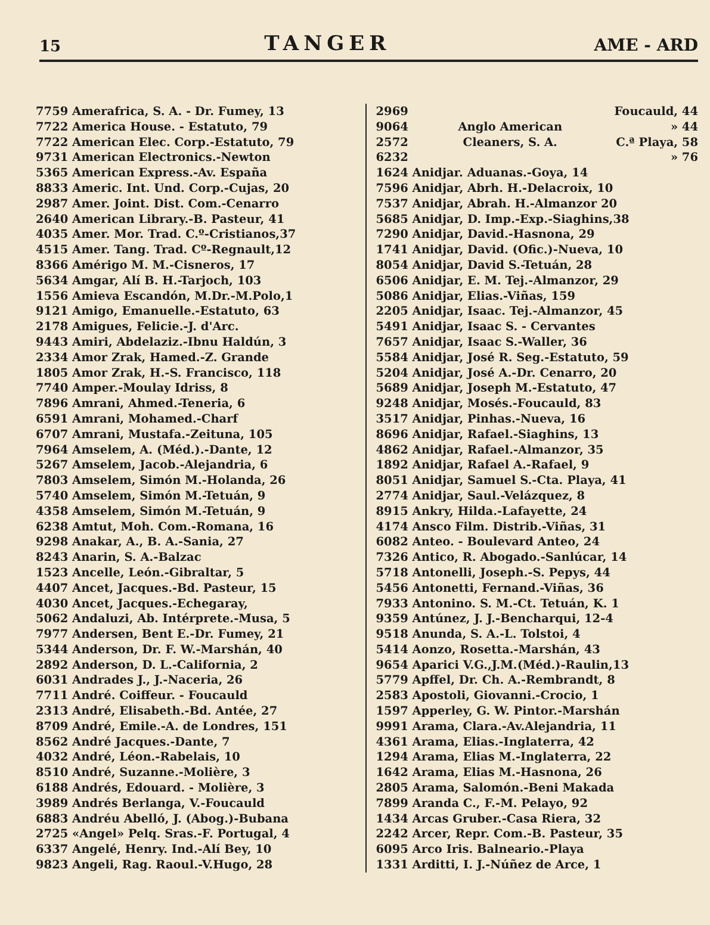15 TANGER AME - ARD
7759 Amerafrica, S. A. - Dr. Fumey, 13
7722 America House. - Estatuto, 79
7722 American Elec. Corp.-Estatuto, 79
9731 American Electronics.-Newton
5365 American Express.-Av. España
8833 Americ. Int. Und. Corp.-Cujas, 20
2987 Amer. Joint. Dist. Com.-Cenarro
2640 American Library.-B. Pasteur, 41
4035 Amer. Mor. Trad. C.º-Cristianos,37
4515 Amer. Tang. Trad. Cº-Regnault,12
8366 Amérigo M. M.-Cisneros, 17
5634 Amgar, Alí B. H.-Tarjoch, 103
1556 Amieva Escandón, M.Dr.-M.Polo,1
9121 Amigo, Emanuelle.-Estatuto, 63
2178 Amigues, Felicie.-J. d'Arc.
9443 Amiri, Abdelaziz.-Ibnu Haldún, 3
2334 Amor Zrak, Hamed.-Z. Grande
1805 Amor Zrak, H.-S. Francisco, 118
7740 Amper.-Moulay Idriss, 8
7896 Amrani, Ahmed.-Teneria, 6
6591 Amrani, Mohamed.-Charf
6707 Amrani, Mustafa.-Zeituna, 105
7964 Amselem, A. (Méd.).-Dante, 12
5267 Amselem, Jacob.-Alejandria, 6
7803 Amselem, Simón M.-Holanda, 26
5740 Amselem, Simón M.-Tetuán, 9
4358 Amselem, Simón M.-Tetuán, 9
6238 Amtut, Moh. Com.-Romana, 16
9298 Anakar, A., B. A.-Sania, 27
8243 Anarin, S. A.-Balzac
1523 Ancelle, León.-Gibraltar, 5
4407 Ancet, Jacques.-Bd. Pasteur, 15
4030 Ancet, Jacques.-Echegaray,
5062 Andaluzi, Ab. Intérprete.-Musa, 5
7977 Andersen, Bent E.-Dr. Fumey, 21
5344 Anderson, Dr. F. W.-Marshán, 40
2892 Anderson, D. L.-California, 2
6031 Andrades J., J.-Naceria, 26
7711 André. Coiffeur. - Foucauld
2313 André, Elisabeth.-Bd. Antée, 27
8709 André, Emile.-A. de Londres, 151
8562 André Jacques.-Dante, 7
4032 André, Léon.-Rabelais, 10
8510 André, Suzanne.-Molière, 3
6188 Andrés, Edouard. - Molière, 3
3989 Andrés Berlanga, V.-Foucauld
6883 Andréu Abelló, J. (Abog.)-Bubana
2725 «Angel» Pelq. Sras.-F. Portugal, 4
6337 Angelé, Henry. Ind.-Alí Bey, 10
9823 Angeli, Rag. Raoul.-V.Hugo, 28
2969
9064
2572
6232
Anglo American
Cleaners, S. A.
Foucauld, 44
» 44
C.ª Playa, 58
» 76
1624 Anidjar. Aduanas.-Goya, 14
7596 Anidjar, Abrh. H.-Delacroix, 10
7537 Anidjar, Abrah. H.-Almanzor 20
5685 Anidjar, D. Imp.-Exp.-Siaghins,38
7290 Anidjar, David.-Hasnona, 29
1741 Anidjar, David. (Ofic.)-Nueva, 10
8054 Anidjar, David S.-Tetuán, 28
6506 Anidjar, E. M. Tej.-Almanzor, 29
5086 Anidjar, Elias.-Viñas, 159
2205 Anidjar, Isaac. Tej.-Almanzor, 45
5491 Anidjar, Isaac S. - Cervantes
7657 Anidjar, Isaac S.-Waller, 36
5584 Anidjar, José R. Seg.-Estatuto, 59
5204 Anidjar, José A.-Dr. Cenarro, 20
5689 Anidjar, Joseph M.-Estatuto, 47
9248 Anidjar, Mosés.-Foucauld, 83
3517 Anidjar, Pinhas.-Nueva, 16
8696 Anidjar, Rafael.-Siaghins, 13
4862 Anidjar, Rafael.-Almanzor, 35
1892 Anidjar, Rafael A.-Rafael, 9
8051 Anidjar, Samuel S.-Cta. Playa, 41
2774 Anidjar, Saul.-Velázquez, 8
8915 Ankry, Hilda.-Lafayette, 24
4174 Ansco Film. Distrib.-Viñas, 31
6082 Anteo. - Boulevard Anteo, 24
7326 Antico, R. Abogado.-Sanlúcar, 14
5718 Antonelli, Joseph.-S. Pepys, 44
5456 Antonetti, Fernand.-Viñas, 36
7933 Antonino. S. M.-Ct. Tetuán, K. 1
9359 Antúnez, J. J.-Bencharqui, 12-4
9518 Anunda, S. A.-L. Tolstoi, 4
5414 Aonzo, Rosetta.-Marshán, 43
9654 Aparici V.G.,J.M.(Méd.)-Raulin,13
5779 Apffel, Dr. Ch. A.-Rembrandt, 8
2583 Apostoli, Giovanni.-Crocio, 1
1597 Apperley, G. W. Pintor.-Marshán
9991 Arama, Clara.-Av.Alejandria, 11
4361 Arama, Elias.-Inglaterra, 42
1294 Arama, Elias M.-Inglaterra, 22
1642 Arama, Elias M.-Hasnona, 26
2805 Arama, Salomón.-Beni Makada
7899 Aranda C., F.-M. Pelayo, 92
1434 Arcas Gruber.-Casa Riera, 32
2242 Arcer, Repr. Com.-B. Pasteur, 35
6095 Arco Iris. Balneario.-Playa
1331 Arditti, I. J.-Núñez de Arce, 1